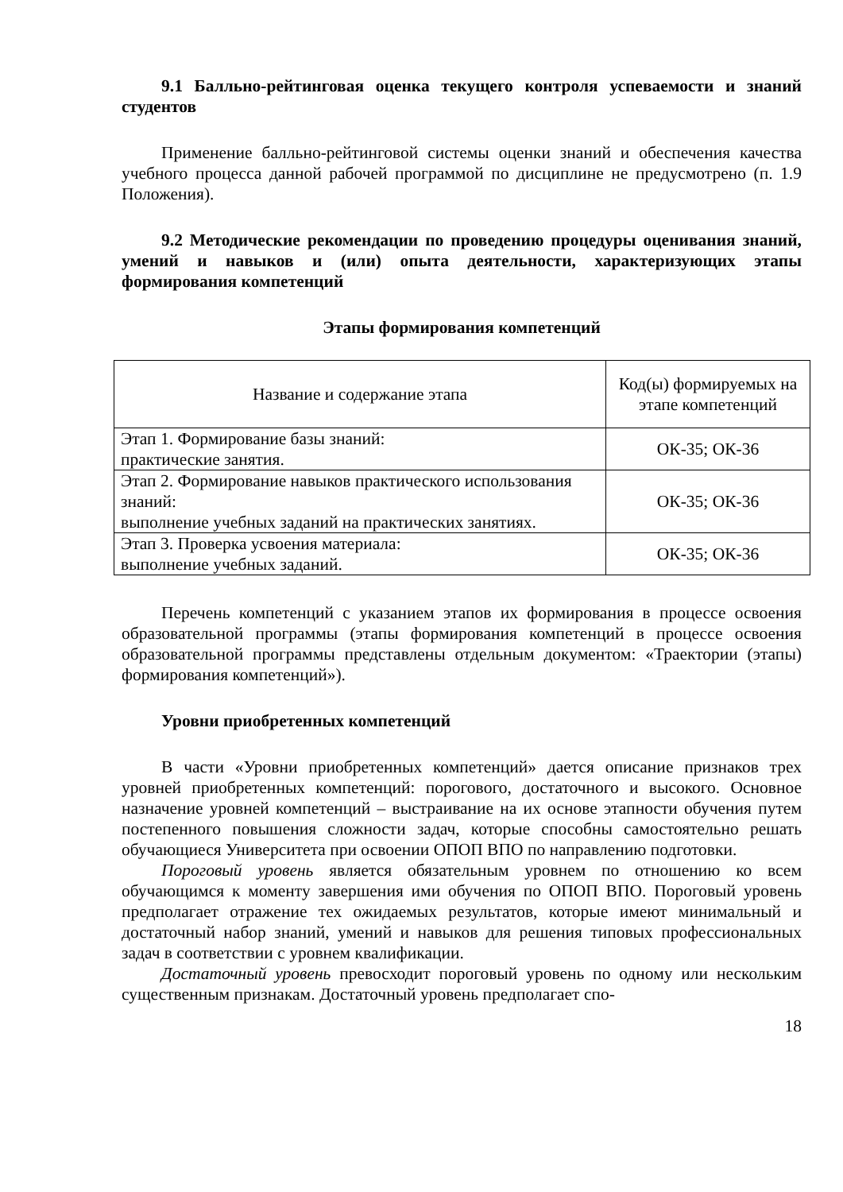9.1 Балльно-рейтинговая оценка текущего контроля успеваемости и знаний студентов
Применение балльно-рейтинговой системы оценки знаний и обеспечения качества учебного процесса данной рабочей программой по дисциплине не предусмотрено (п. 1.9 Положения).
9.2 Методические рекомендации по проведению процедуры оценивания знаний, умений и навыков и (или) опыта деятельности, характеризующих этапы формирования компетенций
Этапы формирования компетенций
| Название и содержание этапа | Код(ы) формируемых на этапе компетенций |
| Этап 1. Формирование базы знаний: практические занятия. | ОК-35; ОК-36 |
| Этап 2. Формирование навыков практического использования знаний: выполнение учебных заданий на практических занятиях. | ОК-35; ОК-36 |
| Этап 3. Проверка усвоения материала: выполнение учебных заданий. | ОК-35; ОК-36 |
Перечень компетенций с указанием этапов их формирования в процессе освоения образовательной программы (этапы формирования компетенций в процессе освоения образовательной программы представлены отдельным документом: «Траектории (этапы) формирования компетенций»).
Уровни приобретенных компетенций
В части «Уровни приобретенных компетенций» дается описание признаков трех уровней приобретенных компетенций: порогового, достаточного и высокого. Основное назначение уровней компетенций – выстраивание на их основе этапности обучения путем постепенного повышения сложности задач, которые способны самостоятельно решать обучающиеся Университета при освоении ОПОП ВПО по направлению подготовки.
Пороговый уровень является обязательным уровнем по отношению ко всем обучающимся к моменту завершения ими обучения по ОПОП ВПО. Пороговый уровень предполагает отражение тех ожидаемых результатов, которые имеют минимальный и достаточный набор знаний, умений и навыков для решения типовых профессиональных задач в соответствии с уровнем квалификации.
Достаточный уровень превосходит пороговый уровень по одному или нескольким существенным признакам. Достаточный уровень предполагает спо-
18